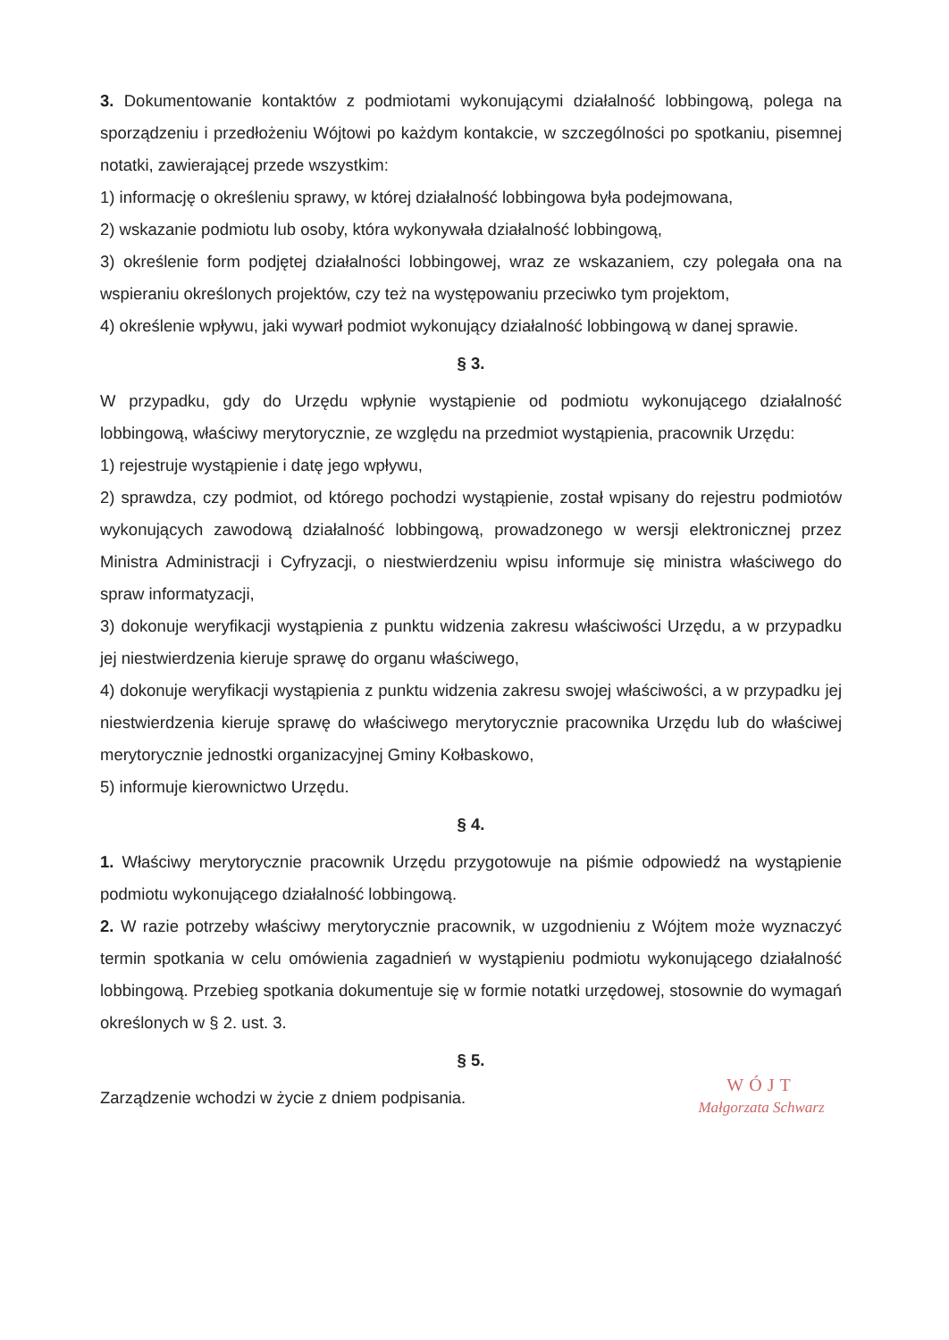3. Dokumentowanie kontaktów z podmiotami wykonującymi działalność lobbingową, polega na sporządzeniu i przedłożeniu Wójtowi po każdym kontakcie, w szczególności po spotkaniu, pisemnej notatki, zawierającej przede wszystkim:
1) informację o określeniu sprawy, w której działalność lobbingowa była podejmowana,
2) wskazanie podmiotu lub osoby, która wykonywała działalność lobbingową,
3) określenie form podjętej działalności lobbingowej, wraz ze wskazaniem, czy polegała ona na wspieraniu określonych projektów, czy też na występowaniu przeciwko tym projektom,
4) określenie wpływu, jaki wywarł podmiot wykonujący działalność lobbingową w danej sprawie.
§ 3.
W przypadku, gdy do Urzędu wpłynie wystąpienie od podmiotu wykonującego działalność lobbingową, właściwy merytorycznie, ze względu na przedmiot wystąpienia, pracownik Urzędu:
1) rejestruje wystąpienie i datę jego wpływu,
2) sprawdza, czy podmiot, od którego pochodzi wystąpienie, został wpisany do rejestru podmiotów wykonujących zawodową działalność lobbingową, prowadzonego w wersji elektronicznej przez Ministra Administracji i Cyfryzacji, o niestwierdzeniu wpisu informuje się ministra właściwego do spraw informatyzacji,
3) dokonuje weryfikacji wystąpienia z punktu widzenia zakresu właściwości Urzędu, a w przypadku jej niestwierdzenia kieruje sprawę do organu właściwego,
4) dokonuje weryfikacji wystąpienia z punktu widzenia zakresu swojej właściwości, a w przypadku jej niestwierdzenia kieruje sprawę do właściwego merytorycznie pracownika Urzędu lub do właściwej merytorycznie jednostki organizacyjnej Gminy Kołbaskowo,
5) informuje kierownictwo Urzędu.
§ 4.
1. Właściwy merytorycznie pracownik Urzędu przygotowuje na piśmie odpowiedź na wystąpienie podmiotu wykonującego działalność lobbingową.
2. W razie potrzeby właściwy merytorycznie pracownik, w uzgodnieniu z Wójtem może wyznaczyć termin spotkania w celu omówienia zagadnień w wystąpieniu podmiotu wykonującego działalność lobbingową. Przebieg spotkania dokumentuje się w formie notatki urzędowej, stosownie do wymagań określonych w § 2. ust. 3.
§ 5.
WÓJT
Małgorzata Schwarz
Zarządzenie wchodzi w życie z dniem podpisania.